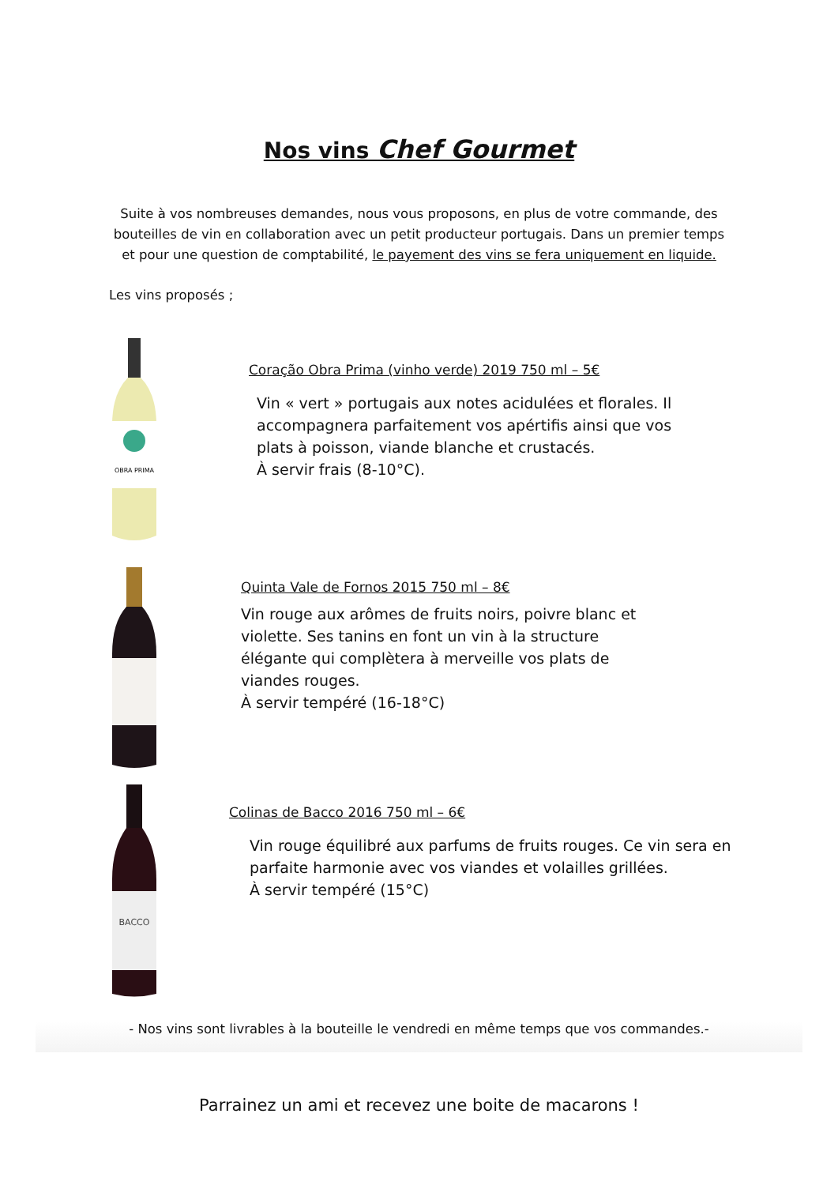Nos vins Chef Gourmet
Suite à vos nombreuses demandes, nous vous proposons, en plus de votre commande, des bouteilles de vin en collaboration avec un petit producteur portugais. Dans un premier temps et pour une question de comptabilité, le payement des vins se fera uniquement en liquide.
Les vins proposés ;
OBRA PRIMA
Coração Obra Prima (vinho verde) 2019 750 ml – 5€
Vin « vert » portugais aux notes acidulées et florales. Il
accompagnera parfaitement vos apértifis ainsi que vos
plats à poisson, viande blanche et crustacés.
À servir frais (8-10°C).
Quinta Vale de Fornos 2015 750 ml – 8€
Vin rouge aux arômes de fruits noirs, poivre blanc et
violette. Ses tanins en font un vin à la structure
élégante qui complètera à merveille vos plats de
viandes rouges.
À servir tempéré (16-18°C)
BACCO
Colinas de Bacco 2016 750 ml – 6€
Vin rouge équilibré aux parfums de fruits rouges. Ce vin sera en
parfaite harmonie avec vos viandes et volailles grillées.
À servir tempéré (15°C)
- Nos vins sont livrables à la bouteille le vendredi en même temps que vos commandes.-
Parrainez un ami et recevez une boite de macarons !